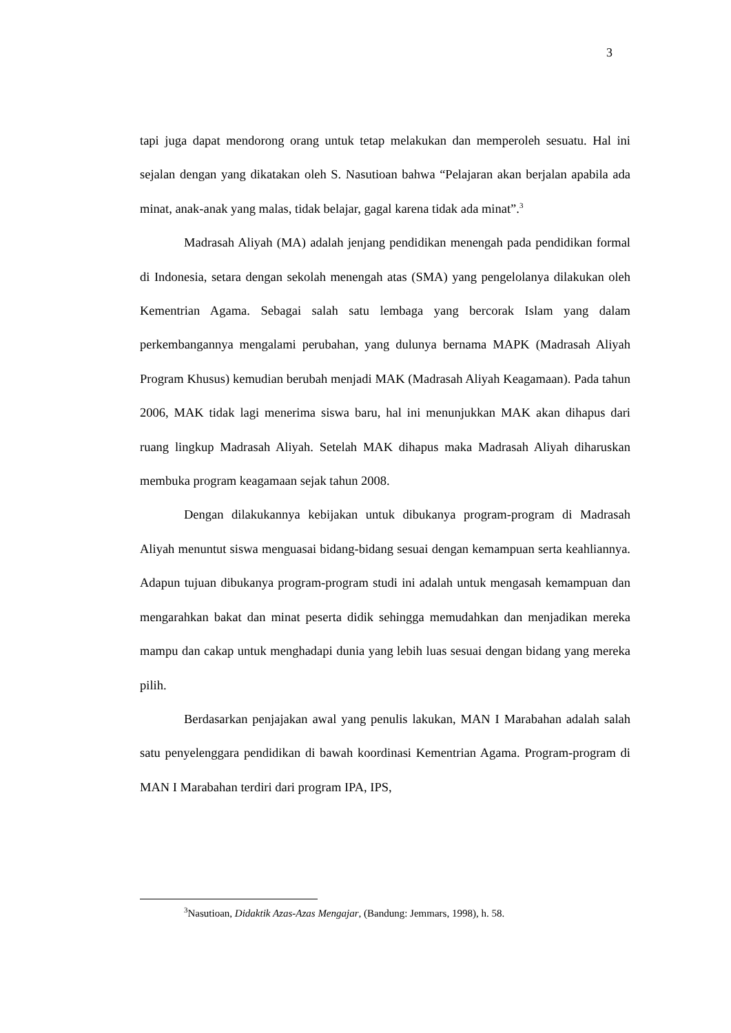3
tapi juga dapat mendorong orang untuk tetap melakukan dan memperoleh sesuatu. Hal ini sejalan dengan yang dikatakan oleh S. Nasutioan bahwa “Pelajaran akan berjalan apabila ada minat, anak-anak yang malas, tidak belajar, gagal karena tidak ada minat”.<sup>3</sup>
Madrasah Aliyah (MA) adalah jenjang pendidikan menengah pada pendidikan formal di Indonesia, setara dengan sekolah menengah atas (SMA) yang pengelolanya dilakukan oleh Kementrian Agama. Sebagai salah satu lembaga yang bercorak Islam yang dalam perkembangannya mengalami perubahan, yang dulunya bernama MAPK (Madrasah Aliyah Program Khusus) kemudian berubah menjadi MAK (Madrasah Aliyah Keagamaan). Pada tahun 2006, MAK tidak lagi menerima siswa baru, hal ini menunjukkan MAK akan dihapus dari ruang lingkup Madrasah Aliyah. Setelah MAK dihapus maka Madrasah Aliyah diharuskan membuka program keagamaan sejak tahun 2008.
Dengan dilakukannya kebijakan untuk dibukanya program-program di Madrasah Aliyah menuntut siswa menguasai bidang-bidang sesuai dengan kemampuan serta keahliannya. Adapun tujuan dibukanya program-program studi ini adalah untuk mengasah kemampuan dan mengarahkan bakat dan minat peserta didik sehingga memudahkan dan menjadikan mereka mampu dan cakap untuk menghadapi dunia yang lebih luas sesuai dengan bidang yang mereka pilih.
Berdasarkan penjajakan awal yang penulis lakukan, MAN I Marabahan adalah salah satu penyelenggara pendidikan di bawah koordinasi Kementrian Agama. Program-program di MAN I Marabahan terdiri dari program IPA, IPS,
<sup>3</sup> Nasutioan, Didaktik Azas-Azas Mengajar, (Bandung: Jemmars, 1998), h. 58.